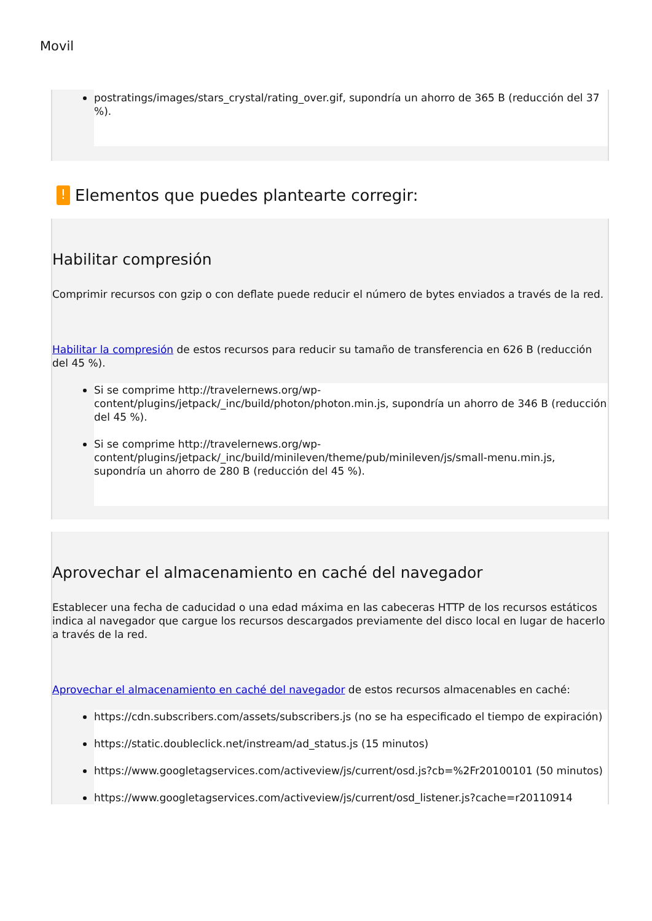Movil
postratings/images/stars_crystal/rating_over.gif, supondría un ahorro de 365 B (reducción del 37 %).
! Elementos que puedes plantearte corregir:
Habilitar compresión
Comprimir recursos con gzip o con deflate puede reducir el número de bytes enviados a través de la red.
Habilitar la compresión de estos recursos para reducir su tamaño de transferencia en 626 B (reducción del 45 %).
Si se comprime http://travelernews.org/wp-content/plugins/jetpack/_inc/build/photon/photon.min.js, supondría un ahorro de 346 B (reducción del 45 %).
Si se comprime http://travelernews.org/wp-content/plugins/jetpack/_inc/build/minileven/theme/pub/minileven/js/small-menu.min.js, supondría un ahorro de 280 B (reducción del 45 %).
Aprovechar el almacenamiento en caché del navegador
Establecer una fecha de caducidad o una edad máxima en las cabeceras HTTP de los recursos estáticos indica al navegador que cargue los recursos descargados previamente del disco local en lugar de hacerlo a través de la red.
Aprovechar el almacenamiento en caché del navegador de estos recursos almacenables en caché:
https://cdn.subscribers.com/assets/subscribers.js (no se ha especificado el tiempo de expiración)
https://static.doubleclick.net/instream/ad_status.js (15 minutos)
https://www.googletagservices.com/activeview/js/current/osd.js?cb=%2Fr20100101 (50 minutos)
https://www.googletagservices.com/activeview/js/current/osd_listener.js?cache=r20110914